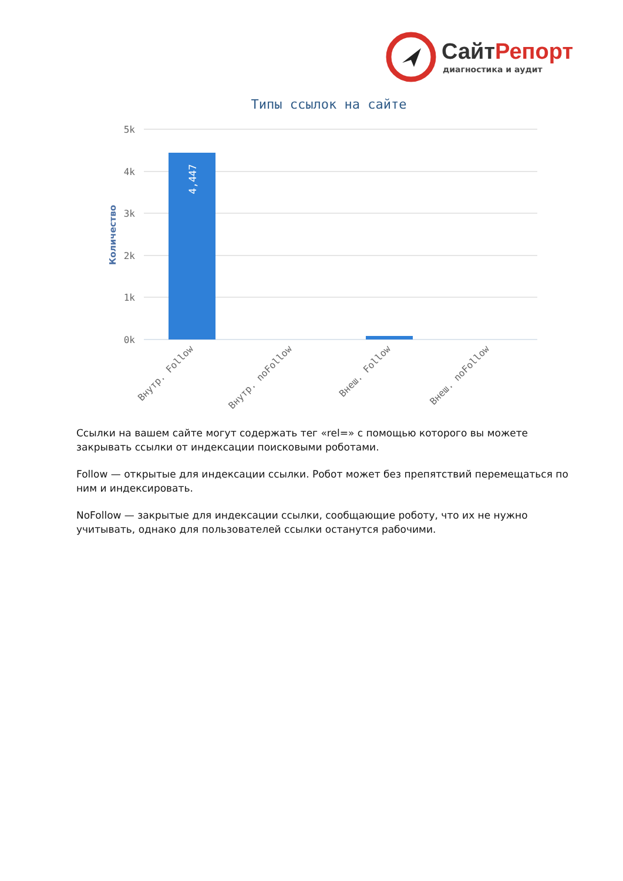СайтРепорт
диагностика и аудит
Типы ссылок на сайте
5k
4k
3k
2k
1k
0k
Количество
4,447
Внутр. Follow
Внутр. noFollow
Внеш. Follow
Внеш. noFollow
Ссылки на вашем сайте могут содержать тег «rel=» с помощью которого вы можете закрывать ссылки от индексации поисковыми роботами.
Follow — открытые для индексации ссылки. Робот может без препятствий перемещаться по ним и индексировать.
NoFollow — закрытые для индексации ссылки, сообщающие роботу, что их не нужно учитывать, однако для пользователей ссылки останутся рабочими.